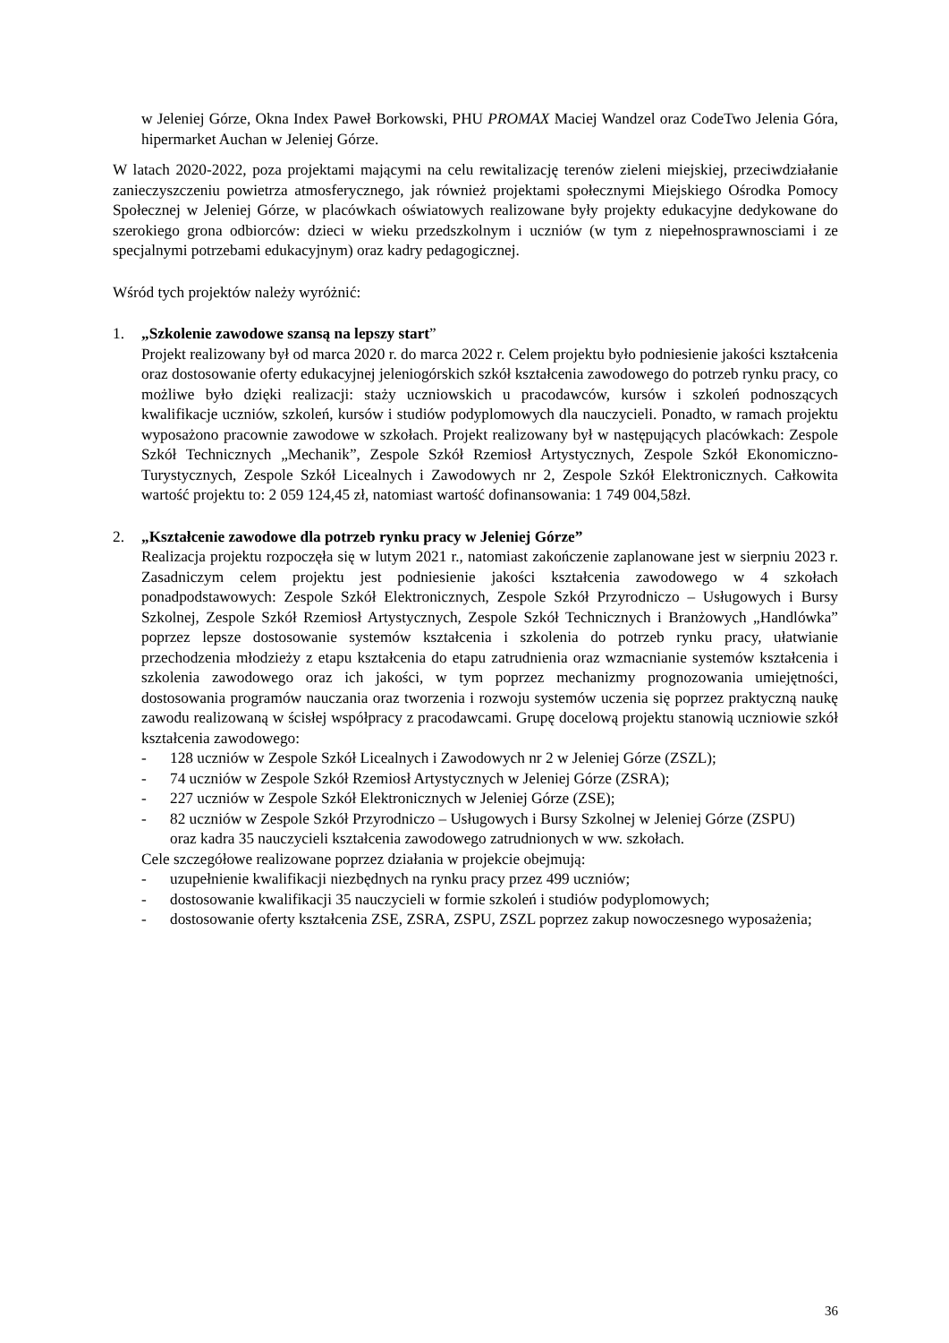w Jeleniej Górze, Okna Index Paweł Borkowski, PHU PROMAX Maciej Wandzel oraz CodeTwo Jelenia Góra, hipermarket Auchan w Jeleniej Górze.
W latach 2020-2022, poza projektami mającymi na celu rewitalizację terenów zieleni miejskiej, przeciwdziałanie zanieczyszczeniu powietrza atmosferycznego, jak również projektami społecznymi Miejskiego Ośrodka Pomocy Społecznej w Jeleniej Górze, w placówkach oświatowych realizowane były projekty edukacyjne dedykowane do szerokiego grona odbiorców: dzieci w wieku przedszkolnym i uczniów (w tym z niepełnosprawnosciami i ze specjalnymi potrzebami edukacyjnym) oraz kadry pedagogicznej.
Wśród tych projektów należy wyróżnić:
1. „Szkolenie zawodowe szansą na lepszy start”
Projekt realizowany był od marca 2020 r. do marca 2022 r. Celem projektu było podniesienie jakości kształcenia oraz dostosowanie oferty edukacyjnej jeleniogórskich szkół kształcenia zawodowego do potrzeb rynku pracy, co możliwe było dzięki realizacji: staży uczniowskich u pracodawców, kursów i szkoleń podnoszących kwalifikacje uczniów, szkoleń, kursów i studiów podyplomowych dla nauczycieli. Ponadto, w ramach projektu wyposażono pracownie zawodowe w szkołach. Projekt realizowany był w następujących placówkach: Zespole Szkół Technicznych „Mechanik”, Zespole Szkół Rzemiosł Artystycznych, Zespole Szkół Ekonomiczno-Turystycznych, Zespole Szkół Licealnych i Zawodowych nr 2, Zespole Szkół Elektronicznych. Całkowita wartość projektu to: 2 059 124,45 zł, natomiast wartość dofinansowania: 1 749 004,58zł.
2. „Kształcenie zawodowe dla potrzeb rynku pracy w Jeleniej Górze”
Realizacja projektu rozpoczęła się w lutym 2021 r., natomiast zakończenie zaplanowane jest w sierpniu 2023 r. Zasadniczym celem projektu jest podniesienie jakości kształcenia zawodowego w 4 szkołach ponadpodstawowych: Zespole Szkół Elektronicznych, Zespole Szkół Przyrodniczo – Usługowych i Bursy Szkolnej, Zespole Szkół Rzemiosł Artystycznych, Zespole Szkół Technicznych i Branżowych „Handlówka” poprzez lepsze dostosowanie systemów kształcenia i szkolenia do potrzeb rynku pracy, ułatwianie przechodzenia młodzieży z etapu kształcenia do etapu zatrudnienia oraz wzmacnianie systemów kształcenia i szkolenia zawodowego oraz ich jakości, w tym poprzez mechanizmy prognozowania umiejętności, dostosowania programów nauczania oraz tworzenia i rozwoju systemów uczenia się poprzez praktyczną naukę zawodu realizowaną w ścisłej współpracy z pracodawcami. Grupę docelową projektu stanowią uczniowie szkół kształcenia zawodowego:
- 128 uczniów w Zespole Szkół Licealnych i Zawodowych nr 2 w Jeleniej Górze (ZSZL);
- 74 uczniów w Zespole Szkół Rzemiosł Artystycznych w Jeleniej Górze (ZSRA);
- 227 uczniów w Zespole Szkół Elektronicznych w Jeleniej Górze (ZSE);
- 82 uczniów w Zespole Szkół Przyrodniczo – Usługowych i Bursy Szkolnej w Jeleniej Górze (ZSPU)
oraz kadra 35 nauczycieli kształcenia zawodowego zatrudnionych w ww. szkołach.
Cele szczegółowe realizowane poprzez działania w projekcie obejmują:
- uzupełnienie kwalifikacji niezbędnych na rynku pracy przez 499 uczniów;
- dostosowanie kwalifikacji 35 nauczycieli w formie szkoleń i studiów podyplomowych;
- dostosowanie oferty kształcenia ZSE, ZSRA, ZSPU, ZSZL poprzez zakup nowoczesnego wyposażenia;
36